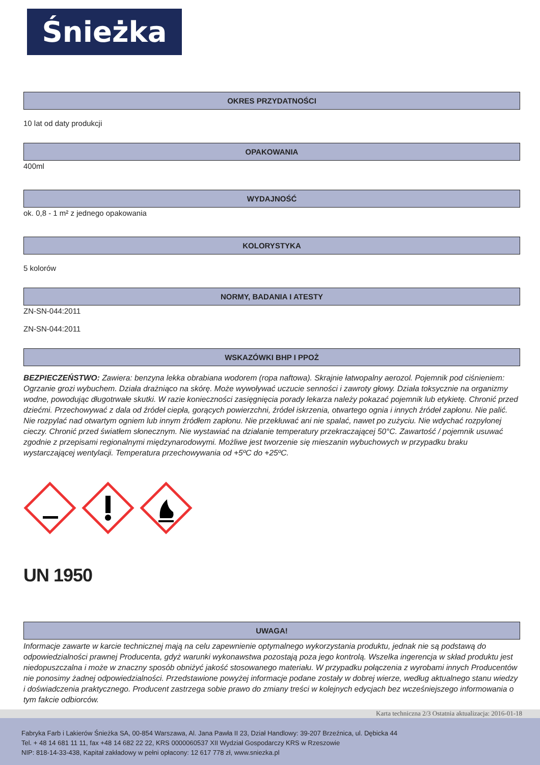Śnieżka
OKRES PRZYDATNOŚCI
10 lat od daty produkcji
OPAKOWANIA
400ml
WYDAJNOŚĆ
ok. 0,8 - 1 m² z jednego opakowania
KOLORYSTYKA
5 kolorów
NORMY, BADANIA I ATESTY
ZN-SN-044:2011
ZN-SN-044:2011
WSKAZÓWKI BHP I PPOŻ
BEZPIECZEŃSTWO: Zawiera: benzyna lekka obrabiana wodorem (ropa naftowa). Skrajnie łatwopalny aerozol. Pojemnik pod ciśnieniem: Ogrzanie grozi wybuchem. Działa drażniąco na skórę. Może wywoływać uczucie senności i zawroty głowy. Działa toksycznie na organizmy wodne, powodując długotrwałe skutki. W razie konieczności zasięgnięcia porady lekarza należy pokazać pojemnik lub etykietę. Chronić przed dziećmi. Przechowywać z dala od źródeł ciepła, gorących powierzchni, źródeł iskrzenia, otwartego ognia i innych źródeł zapłonu. Nie palić. Nie rozpylać nad otwartym ogniem lub innym źródłem zapłonu. Nie przekłuwać ani nie spalać, nawet po zużyciu. Nie wdychać rozpylonej cieczy. Chronić przed światłem słonecznym. Nie wystawiać na działanie temperatury przekraczającej 50°C. Zawartość / pojemnik usuwać zgodnie z przepisami regionalnymi międzynarodowymi. Możliwe jest tworzenie się mieszanin wybuchowych w przypadku braku wystarczającej wentylacji. Temperatura przechowywania od +5ºC do +25ºC.
UN 1950
UWAGA!
Informacje zawarte w karcie technicznej mają na celu zapewnienie optymalnego wykorzystania produktu, jednak nie są podstawą do odpowiedzialności prawnej Producenta, gdyż warunki wykonawstwa pozostają poza jego kontrolą. Wszelka ingerencja w skład produktu jest niedopuszczalna i może w znaczny sposób obniżyć jakość stosowanego materiału. W przypadku połączenia z wyrobami innych Producentów nie ponosimy żadnej odpowiedzialności. Przedstawione powyżej informacje podane zostały w dobrej wierze, według aktualnego stanu wiedzy i doświadczenia praktycznego. Producent zastrzega sobie prawo do zmiany treści w kolejnych edycjach bez wcześniejszego informowania o tym fakcie odbiorców.
Karta techniczna 2/3 Ostatnia aktualizacja: 2016-01-18
Fabryka Farb i Lakierów Śnieżka SA, 00-854 Warszawa, Al. Jana Pawła II 23, Dział Handlowy: 39-207 Brzeźnica, ul. Dębicka 44
Tel. + 48 14 681 11 11, fax +48 14 682 22 22, KRS 0000060537 XII Wydział Gospodarczy KRS w Rzeszowie
NIP: 818-14-33-438, Kapitał zakładowy w pełni opłacony: 12 617 778 zł, www.sniezka.pl